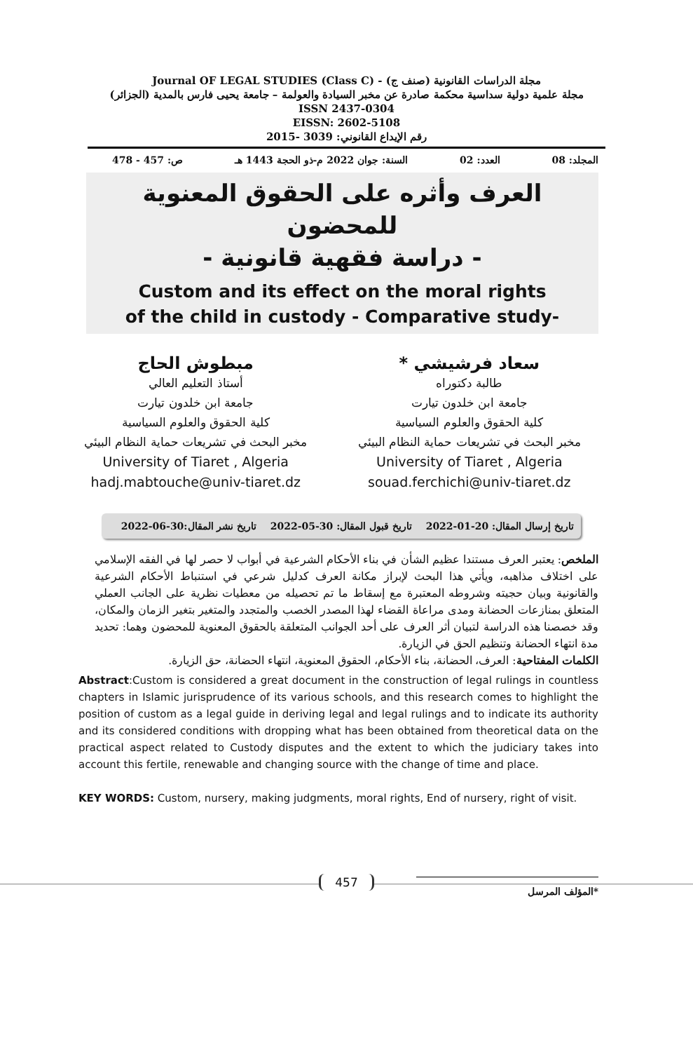Journal OF LEGAL STUDIES (Class C) - (صنف ج) مجلة الدراسات القانونية
مجلة علمية دولية سداسية محكمة صادرة عن مخبر السيادة والعولمة – جامعة يحيى فارس بالمدية (الجزائر)
ISSN 2437-0304
EISSN: 2602-5108
رقم الإيداع القانوني: 3039 -2015
المجلد: 08 العدد: 02 السنة: جوان 2022 م-ذو الحجة 1443 هـ ص: 457 - 478
العرف وأثره على الحقوق المعنوية للمحضون
- دراسة فقهية قانونية -
Custom and its effect on the moral rights
of the child in custody - Comparative study-
سعاد فرشيشي *
طالبة دكتوراه
جامعة ابن خلدون تيارت
كلية الحقوق والعلوم السياسية
مخبر البحث في تشريعات حماية النظام البيئي
University of Tiaret , Algeria
souad.ferchichi@univ-tiaret.dz
مبطوش الحاج
أستاذ التعليم العالي
جامعة ابن خلدون تيارت
كلية الحقوق والعلوم السياسية
مخبر البحث في تشريعات حماية النظام البيئي
University of Tiaret , Algeria
hadj.mabtouche@univ-tiaret.dz
تاريخ إرسال المقال: 20-01-2022 تاريخ قبول المقال: 30-05-2022 تاريخ نشر المقال:30-06-2022
الملخص: يعتبر العرف مستندا عظيم الشأن في بناء الأحكام الشرعية في أبواب لا حصر لها في الفقه الإسلامي على اختلاف مذاهبه، ويأتي هذا البحث لإبراز مكانة العرف كدليل شرعي في استنباط الأحكام الشرعية والقانونية وبيان حجيته وشروطه المعتبرة مع إسقاط ما تم تحصيله من معطيات نظرية على الجانب العملي المتعلق بمنازعات الحضانة ومدى مراعاة القضاء لهذا المصدر الخصب والمتجدد والمتغير بتغير الزمان والمكان، وقد خصصنا هذه الدراسة لتبيان أثر العرف على أحد الجوانب المتعلقة بالحقوق المعنوية للمحضون وهما: تحديد مدة انتهاء الحضانة وتنظيم الحق في الزيارة.
الكلمات المفتاحية: العرف، الحضانة، بناء الأحكام، الحقوق المعنوية، انتهاء الحضانة، حق الزيارة.
Abstract:Custom is considered a great document in the construction of legal rulings in countless chapters in Islamic jurisprudence of its various schools, and this research comes to highlight the position of custom as a legal guide in deriving legal and legal rulings and to indicate its authority and its considered conditions with dropping what has been obtained from theoretical data on the practical aspect related to Custody disputes and the extent to which the judiciary takes into account this fertile, renewable and changing source with the change of time and place.
KEY WORDS: Custom, nursery, making judgments, moral rights, End of nursery, right of visit.
*المؤلف المرسل
457